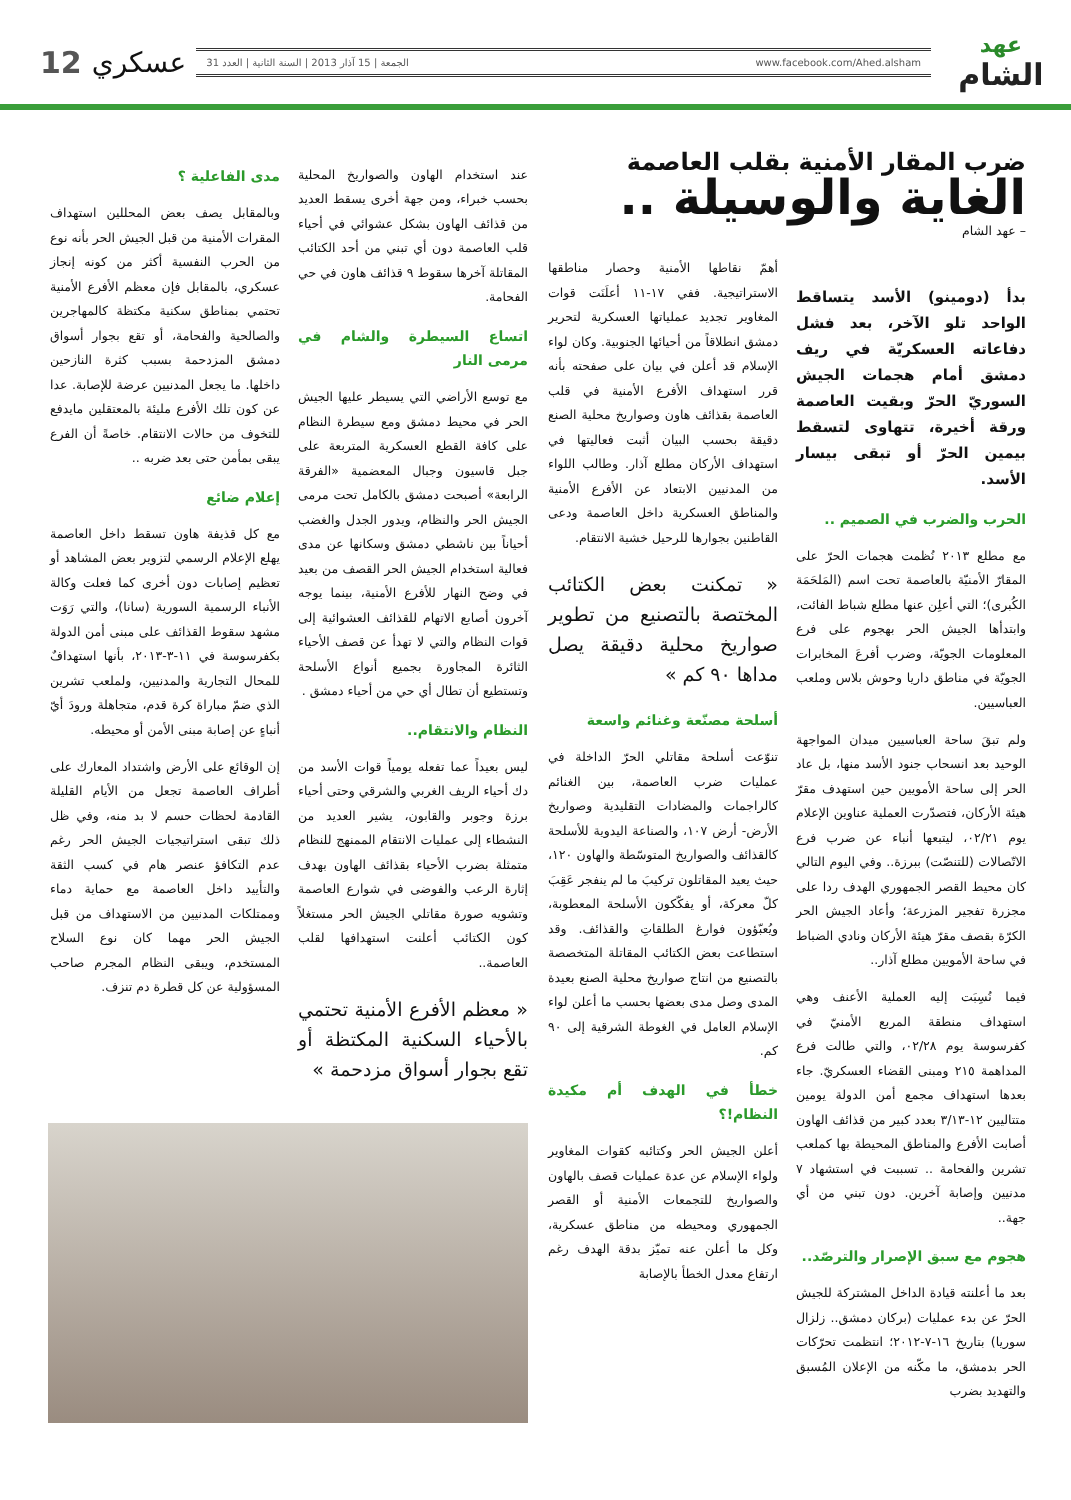عهد
الشام
www.facebook.com/Ahed.alsham الجمعة | 15 آذار 2013 | السنة الثانية | العدد 31
عسكري 12
ضرب المقار الأمنية بقلب العاصمة
الغاية والوسيلة ..
– عهد الشام
بدأ (دومينو) الأسد يتساقط الواحد تلو الآخر، بعد فشل دفاعاته العسكريّة في ريف دمشق أمام هجمات الجيش السوريّ الحرّ وبقيت العاصمة ورقة أخيرة، تتهاوى لتسقط بيمين الحرّ أو تبقى بيسار الأسد.
الحرب والضرب في الصميم ..
مع مطلع ٢٠١٣ نُظمت هجمات الحرّ على المقارّ الأمنيّة بالعاصمة تحت اسم (المَلحَمَة الكُبرى)؛ التي أعلِن عنها مطلع شباط الفائت، وابتدأها الجيش الحر بهجوم على فرع المعلومات الجويّة، وضرب أفرعَ المخابرات الجويّة في مناطق داريا وحوش بلاس وملعب العباسيين.
ولم تبقَ ساحة العباسيين ميدان المواجهة الوحيد بعد انسحاب جنود الأسد منها، بل عاد الحر إلى ساحة الأمويين حين استهدف مقرّ هيئة الأركان، فتصدّرت العملية عناوين الإعلام يوم ٠٢/٢١، ليتبعها أنباء عن ضرب فرع الاتّصالات (للتنصّت) ببرزة.. وفي اليوم التالي كان محيط القصر الجمهوري الهدف ردا على مجزرة تفجير المزرعة؛ وأعاد الجيش الحر الكرّة بقصف مقرّ هيئة الأركان ونادي الضباط في ساحة الأمويين مطلع آذار..
فيما نُسِبَت إليه العملية الأعنف وهي استهداف منطقة المربع الأمنيّ في كفرسوسة يوم ٠٢/٢٨، والتي طالت فرع المداهمة ٢١٥ ومبنى القضاء العسكريّ. جاء بعدها استهداف مجمع أمن الدولة يومين متتاليين ١٢-٣/١٣ بعدد كبير من قذائف الهاون أصابت الأفرع والمناطق المحيطة بها كملعب تشرين والفحامة .. تسببت في استشهاد ٧ مدنيين وإصابة آخرين. دون تبني من أي جهة..
هجوم مع سبق الإصرار والترصّد..
بعد ما أعلنته قيادة الداخل المشتركة للجيش الحرّ عن بدء عمليات (بركان دمشق.. زلزال سوريا) بتاريخ ١٦-٧-٢٠١٢؛ انتظمت تحرّكات الحر بدمشق، ما مكّنه من الإعلان المُسبق والتهديد بضرب
أهمّ نقاطها الأمنية وحصار مناطقها الاستراتيجية. ففي ١٧-١١ أعلَنَت قوات المغاوير تجديد عملياتها العسكرية لتحرير دمشق انطلاقاً من أحيائها الجنوبية. وكان لواء الإسلام قد أعلن في بيان على صفحته بأنه قرر استهداف الأفرع الأمنية في قلب العاصمة بقذائف هاون وصواريخ محلية الصنع دقيقة بحسب البيان أثبت فعاليتها في استهداف الأركان مطلع آذار. وطالب اللواء من المدنيين الابتعاد عن الأفرع الأمنية والمناطق العسكرية داخل العاصمة ودعى القاطنين بجوارها للرحيل خشية الانتقام.
« تمكنت بعض الكتائب المختصة بالتصنيع من تطوير صواريخ محلية دقيقة يصل مداها ٩٠ كم »
أسلحة مصنّعة وغنائم واسعة
تنوّعت أسلحة مقاتلي الحرّ الداخلة في عمليات ضرب العاصمة، بين الغنائم كالراجمات والمضادات التقليدية وصواريخ الأرض- أرض ١٠٧، والصناعة اليدوية للأسلحة كالقذائف والصواريخ المتوسّطة والهاون ١٢٠، حيث يعيد المقاتلون تركيبَ ما لم ينفجر عَقِبَ كلّ معركة، أو يفكّكون الأسلحة المعطوبة، ويُعبّؤون فوارغ الطلقاتِ والقذائف. وقد استطاعت بعض الكتائب المقاتلة المتخصصة بالتصنيع من انتاج صواريخ محلية الصنع بعيدة المدى وصل مدى بعضها بحسب ما أعلن لواء الإسلام العامل في الغوطة الشرقية إلى ٩٠ كم.
خطأ في الهدف أم مكيدة النظام!؟
أعلن الجيش الحر وكتائبه كقوات المغاوير ولواء الإسلام عن عدة عمليات قصف بالهاون والصواريخ للتجمعات الأمنية أو القصر الجمهوري ومحيطه من مناطق عسكرية، وكل ما أعلن عنه تميّز بدقة الهدف رغم ارتفاع معدل الخطأ بالإصابة
عند استخدام الهاون والصواريخ المحلية بحسب خبراء، ومن جهة أخرى يسقط العديد من قذائف الهاون بشكل عشوائي في أحياء قلب العاصمة دون أي تبني من أحد الكتائب المقاتلة آخرها سقوط ٩ قذائف هاون في حي الفحامة.
اتساع السيطرة والشام في مرمى النار
مع توسع الأراضي التي يسيطر عليها الجيش الحر في محيط دمشق ومع سيطرة النظام على كافة القطع العسكرية المتربعة على جبل قاسيون وجبال المعضمية «الفرقة الرابعة» أصبحت دمشق بالكامل تحت مرمى الجيش الحر والنظام، ويدور الجدل والغضب أحياناً بين ناشطي دمشق وسكانها عن مدى فعالية استخدام الجيش الحر القصف من بعيد في وضح النهار للأفرع الأمنية، بينما يوجه آخرون أصابع الاتهام للقذائف العشوائية إلى قوات النظام والتي لا تهدأ عن قصف الأحياء الثائرة المجاورة بجميع أنواع الأسلحة وتستطيع أن تطال أي حي من أحياء دمشق .
النظام والانتقام..
ليس بعيداً عما تفعله يومياً قوات الأسد من دك أحياء الريف الغربي والشرقي وحتى أحياء برزة وجوبر والقابون، يشير العديد من النشطاء إلى عمليات الانتقام الممنهج للنظام متمثلة بضرب الأحياء بقذائف الهاون بهدف إثارة الرعب والفوضى في شوارع العاصمة وتشويه صورة مقاتلي الجيش الحر مستغلاً كون الكتائب أعلنت استهدافها لقلب العاصمة..
« معظم الأفرع الأمنية تحتمي بالأحياء السكنية المكتظة أو تقع بجوار أسواق مزدحمة »
مدى الفاعلية ؟
وبالمقابل يصف بعض المحللين استهداف المقرات الأمنية من قبل الجيش الحر بأنه نوع من الحرب النفسية أكثر من كونه إنجاز عسكري، بالمقابل فإن معظم الأفرع الأمنية تحتمي بمناطق سكنية مكتظة كالمهاجرين والصالحية والفحامة، أو تقع بجوار أسواق دمشق المزدحمة بسبب كثرة النازحين داخلها. ما يجعل المدنيين عرضة للإصابة. عدا عن كون تلك الأفرع مليئة بالمعتقلين مايدفع للتخوف من حالات الانتقام. خاصةً أن الفرع يبقى بمأمن حتى بعد ضربه ..
إعلام ضائع
مع كل قذيفة هاون تسقط داخل العاصمة يهلع الإعلام الرسمي لتزوير بعض المشاهد أو تعظيم إصابات دون أخرى كما فعلت وكالة الأنباء الرسمية السورية (سانا)، والتي رَوَت مشهد سقوط القذائف على مبنى أمن الدولة بكفرسوسة في ١١-٣-٢٠١٣، بأنها استهدافٌ للمحال التجارية والمدنيين، ولملعب تشرين الذي ضمّ مباراة كرة قدم، متجاهلة ورودَ أيّ أنباءٍ عن إصابة مبنى الأمن أو محيطه.
إن الوقائع على الأرض واشتداد المعارك على أطراف العاصمة تجعل من الأيام القليلة القادمة لحظات حسم لا بد منه، وفي ظل ذلك تبقى استراتيجيات الجيش الحر رغم عدم التكافؤ عنصر هام في كسب الثقة والتأييد داخل العاصمة مع حماية دماء وممتلكات المدنيين من الاستهداف من قبل الجيش الحر مهما كان نوع السلاح المستخدم، ويبقى النظام المجرم صاحب المسؤولية عن كل قطرة دم تنزف.